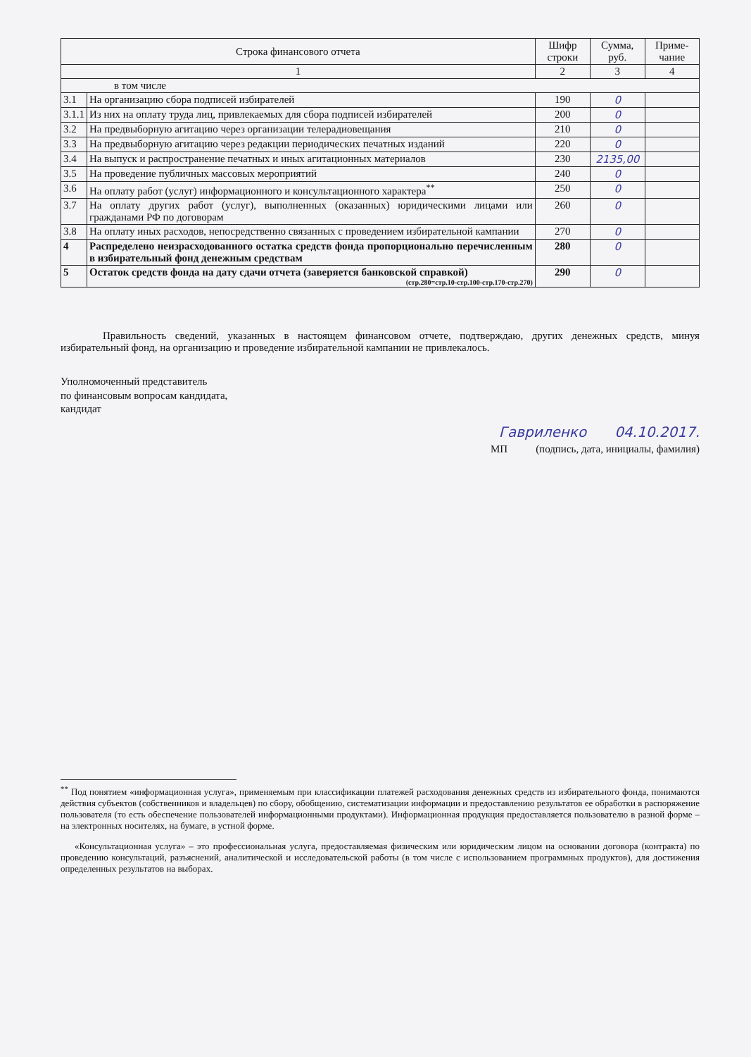| Строка финансового отчета | | Шифр строки | Сумма, руб. | Приме-чание |
| --- | --- | --- | --- | --- |
| 1 | | 2 | 3 | 4 |
| в том числе | | | | |
| 3.1 | На организацию сбора подписей избирателей | 190 | 0 | |
| 3.1.1 | Из них на оплату труда лиц, привлекаемых для сбора подписей избирателей | 200 | 0 | |
| 3.2 | На предвыборную агитацию через организации телерадиовещания | 210 | 0 | |
| 3.3 | На предвыборную агитацию через редакции периодических печатных изданий | 220 | 0 | |
| 3.4 | На выпуск и распространение печатных и иных агитационных материалов | 230 | 2135,00 | |
| 3.5 | На проведение публичных массовых мероприятий | 240 | 0 | |
| 3.6 | На оплату работ (услуг) информационного и консультационного характера<sup>**</sup> | 250 | 0 | |
| 3.7 | На оплату других работ (услуг), выполненных (оказанных) юридическими лицами или гражданами РФ по договорам | 260 | 0 | |
| 3.8 | На оплату иных расходов, непосредственно связанных с проведением избирательной кампании | 270 | 0 | |
| 4 | Распределено неизрасходованного остатка средств фонда пропорционально перечисленным в избирательный фонд денежным средствам | 280 | 0 | |
| 5 | Остаток средств фонда на дату сдачи отчета (заверяется банковской справкой) (стр.280=стр.10-стр.100-стр.170-стр.270) | 290 | 0 | |
Правильность сведений, указанных в настоящем финансовом отчете, подтверждаю, других денежных средств, минуя избирательный фонд, на организацию и проведение избирательной кампании не привлекалось.
Уполномоченный представитель
по финансовым вопросам кандидата,
кандидат
Гавриленко 04.10.2017.
МП (подпись, дата, инициалы, фамилия)
<sup>**</sup> Под понятием «информационная услуга», применяемым при классификации платежей расходования денежных средств из избирательного фонда, понимаются действия субъектов (собственников и владельцев) по сбору, обобщению, систематизации информации и предоставлению результатов ее обработки в распоряжение пользователя (то есть обеспечение пользователей информационными продуктами). Информационная продукция предоставляется пользователю в разной форме – на электронных носителях, на бумаге, в устной форме.
«Консультационная услуга» – это профессиональная услуга, предоставляемая физическим или юридическим лицом на основании договора (контракта) по проведению консультаций, разъяснений, аналитической и исследовательской работы (в том числе с использованием программных продуктов), для достижения определенных результатов на выборах.